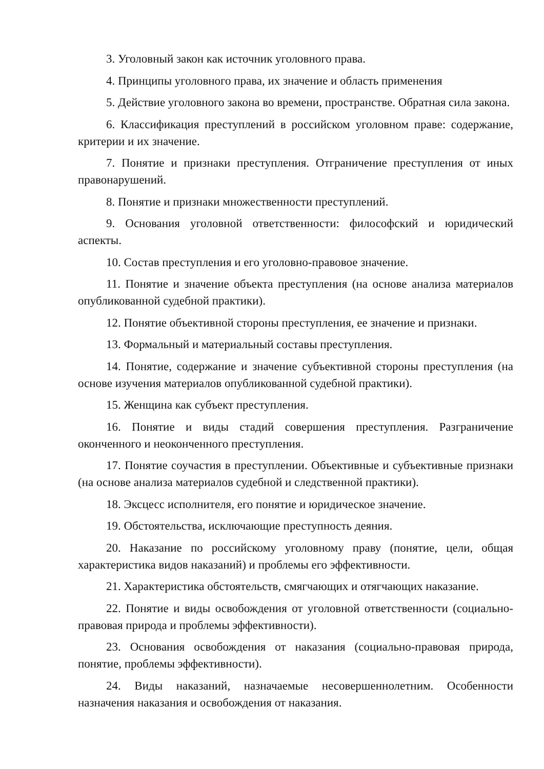3. Уголовный закон как источник уголовного права.
4. Принципы уголовного права, их значение и область применения
5. Действие уголовного закона во времени, пространстве. Обратная сила закона.
6. Классификация преступлений в российском уголовном праве: содержание, критерии и их значение.
7. Понятие и признаки преступления. Отграничение преступления от иных правонарушений.
8. Понятие и признаки множественности преступлений.
9. Основания уголовной ответственности: философский и юридический аспекты.
10. Состав преступления и его уголовно-правовое значение.
11. Понятие и значение объекта преступления (на основе анализа материалов опубликованной судебной практики).
12. Понятие объективной стороны преступления, ее значение и признаки.
13. Формальный и материальный составы преступления.
14. Понятие, содержание и значение субъективной стороны преступления (на основе изучения материалов опубликованной судебной практики).
15. Женщина как субъект преступления.
16. Понятие и виды стадий совершения преступления. Разграничение оконченного и неоконченного преступления.
17. Понятие соучастия в преступлении. Объективные и субъективные признаки (на основе анализа материалов судебной и следственной практики).
18. Эксцесс исполнителя, его понятие и юридическое значение.
19. Обстоятельства, исключающие преступность деяния.
20. Наказание по российскому уголовному праву (понятие, цели, общая характеристика видов наказаний) и проблемы его эффективности.
21. Характеристика обстоятельств, смягчающих и отягчающих наказание.
22. Понятие и виды освобождения от уголовной ответственности (социально- правовая природа и проблемы эффективности).
23. Основания освобождения от наказания (социально-правовая природа, понятие, проблемы эффективности).
24. Виды наказаний, назначаемые несовершеннолетним. Особенности назначения наказания и освобождения от наказания.